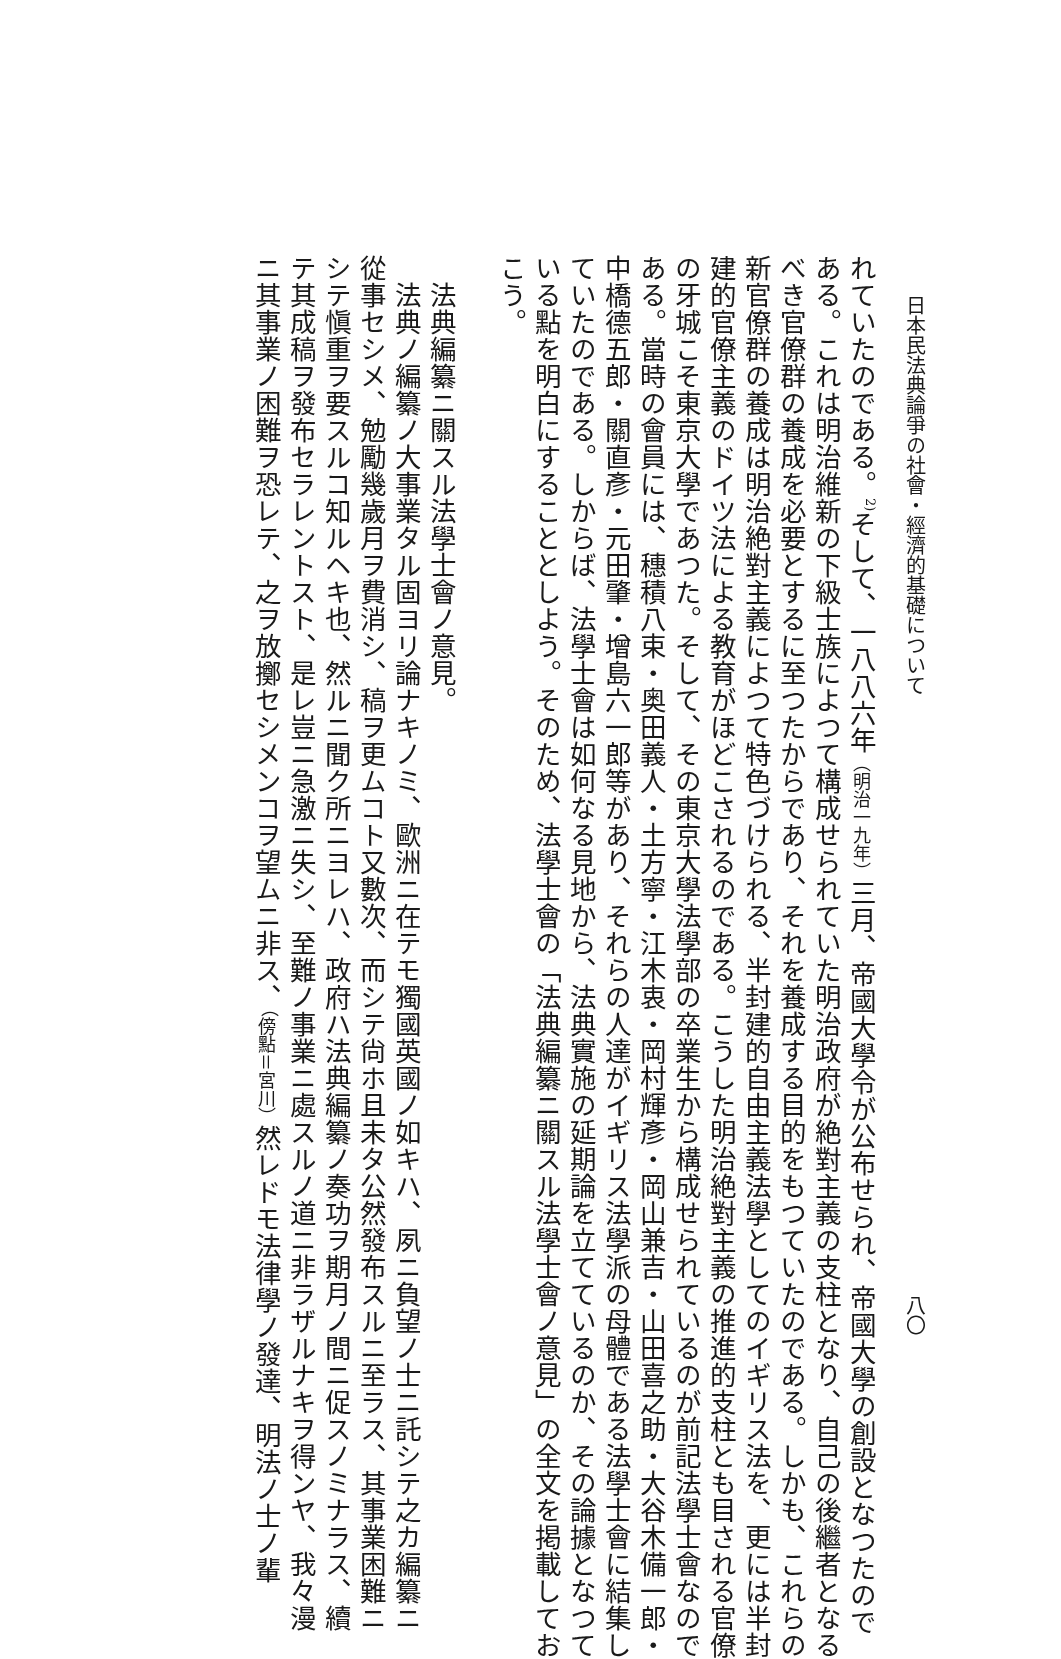日本民法典論爭の社會・經濟的基礎について 八〇
れていたのである。<sup>2)</sup>そして、一八八六年（明治一九年）三月、帝國大學令が公布せられ、帝國大學の創設となつたので
ある。これは明治維新の下級士族によつて構成せられていた明治政府が絶對主義の支柱となり、自己の後繼者となる
べき官僚群の養成を必要とするに至つたからであり、それを養成する目的をもつていたのである。しかも、これらの
新官僚群の養成は明治絶對主義によつて特色づけられる、半封建的自由主義法學としてのイギリス法を、更には半封
建的官僚主義のドイツ法による教育がほどこされるのである。こうした明治絶對主義の推進的支柱とも目される官僚
の牙城こそ東京大學であつた。そして、その東京大學法學部の卒業生から構成せられているのが前記法學士會なので
ある。當時の會員には、穗積八束・奥田義人・土方寧・江木衷・岡村輝彥・岡山兼吉・山田喜之助・大谷木備一郎・
中橋德五郎・關直彥・元田肇・增島六一郎等があり、それらの人達がイギリス法學派の母體である法學士會に結集し
ていたのである。しからば、法學士會は如何なる見地から、法典實施の延期論を立てているのか、その論據となつて
いる點を明白にすることとしよう。そのため、法學士會の「法典編纂ニ關スル法學士會ノ意見」の全文を掲載してお
こう。
法典編纂ニ關スル法學士會ノ意見。
法典ノ編纂ノ大事業タル固ヨリ論ナキノミ、歐洲ニ在テモ獨國英國ノ如キハ、夙ニ負望ノ士ニ託シテ之カ編纂ニ
從事セシメ、勉勵幾歲月ヲ費消シ、稿ヲ更ムコト又數次、而シテ尙ホ且未タ公然發布スルニ至ラス、其事業困難ニ
シテ愼重ヲ要スルコ知ルヘキ也、然ルニ聞ク所ニヨレハ、政府ハ法典編纂ノ奏功ヲ期月ノ間ニ促スノミナラス、續
テ其成稿ヲ發布セラレントスト、是レ豈ニ急激ニ失シ、至難ノ事業ニ處スルノ道ニ非ラザルナキヲ得ンヤ、我々漫
ニ其事業ノ困難ヲ恐レテ、之ヲ放擲セシメンコヲ望ムニ非ス、（傍點＝宮川）然レドモ法律學ノ發達、明法ノ士ノ輩